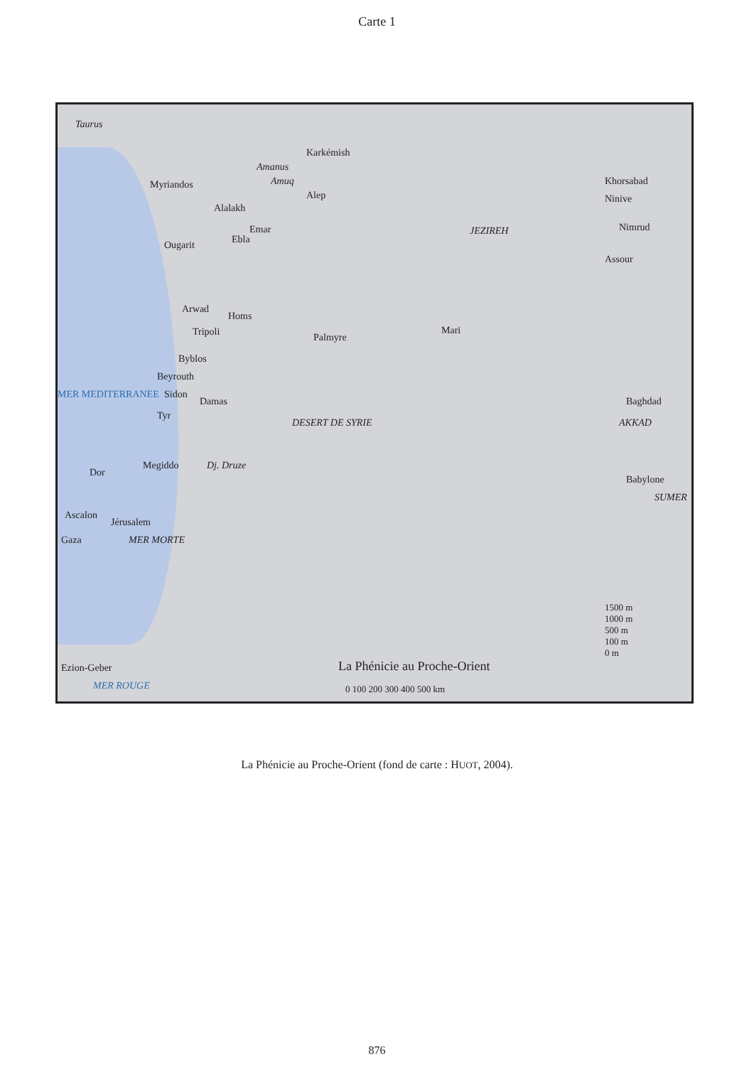Carte 1
Taurus
Amanus
Amuq
Karkémish
Myriandos
Alep
Alalakh
Emar
Ebla Ougarit
Arwad
Homs
Tripoli Palmyre
Mari
Byblos
Beyrouth
Sidon
Damas
Tyr
DESERT DE SYRIE
JEZIREH
Khorsabad
Ninive
Nimrud
Assour
Baghdad
AKKAD
Babylone
SUMER
Dor
Megiddo Dj. Druze
Ascalon
Jérusalem
Gaza MER MORTE
Ezion-Geber
MER ROUGE
MER MEDITERRANEE
La Phénicie au Proche-Orient
0 100 200 300 400 500 km
1500 m
1000 m
500 m
100 m
0 m
La Phénicie au Proche-Orient (fond de carte : HUOT, 2004).
876